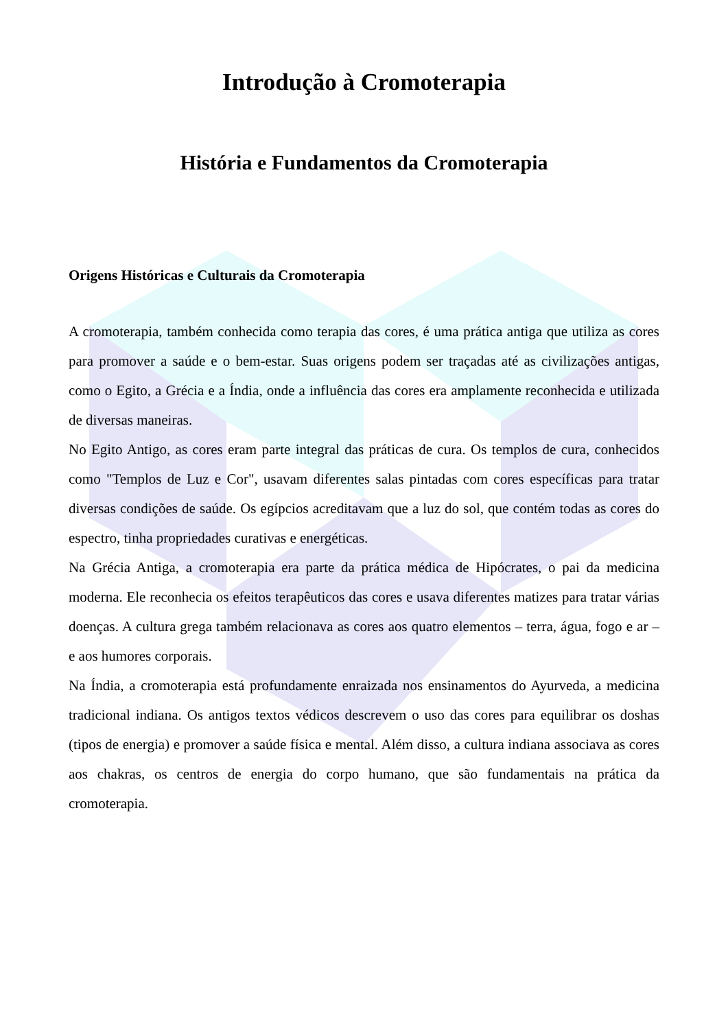Introdução à Cromoterapia
História e Fundamentos da Cromoterapia
Origens Históricas e Culturais da Cromoterapia
A cromoterapia, também conhecida como terapia das cores, é uma prática antiga que utiliza as cores para promover a saúde e o bem-estar. Suas origens podem ser traçadas até as civilizações antigas, como o Egito, a Grécia e a Índia, onde a influência das cores era amplamente reconhecida e utilizada de diversas maneiras.
No Egito Antigo, as cores eram parte integral das práticas de cura. Os templos de cura, conhecidos como "Templos de Luz e Cor", usavam diferentes salas pintadas com cores específicas para tratar diversas condições de saúde. Os egípcios acreditavam que a luz do sol, que contém todas as cores do espectro, tinha propriedades curativas e energéticas.
Na Grécia Antiga, a cromoterapia era parte da prática médica de Hipócrates, o pai da medicina moderna. Ele reconhecia os efeitos terapêuticos das cores e usava diferentes matizes para tratar várias doenças. A cultura grega também relacionava as cores aos quatro elementos – terra, água, fogo e ar – e aos humores corporais.
Na Índia, a cromoterapia está profundamente enraizada nos ensinamentos do Ayurveda, a medicina tradicional indiana. Os antigos textos védicos descrevem o uso das cores para equilibrar os doshas (tipos de energia) e promover a saúde física e mental. Além disso, a cultura indiana associava as cores aos chakras, os centros de energia do corpo humano, que são fundamentais na prática da cromoterapia.